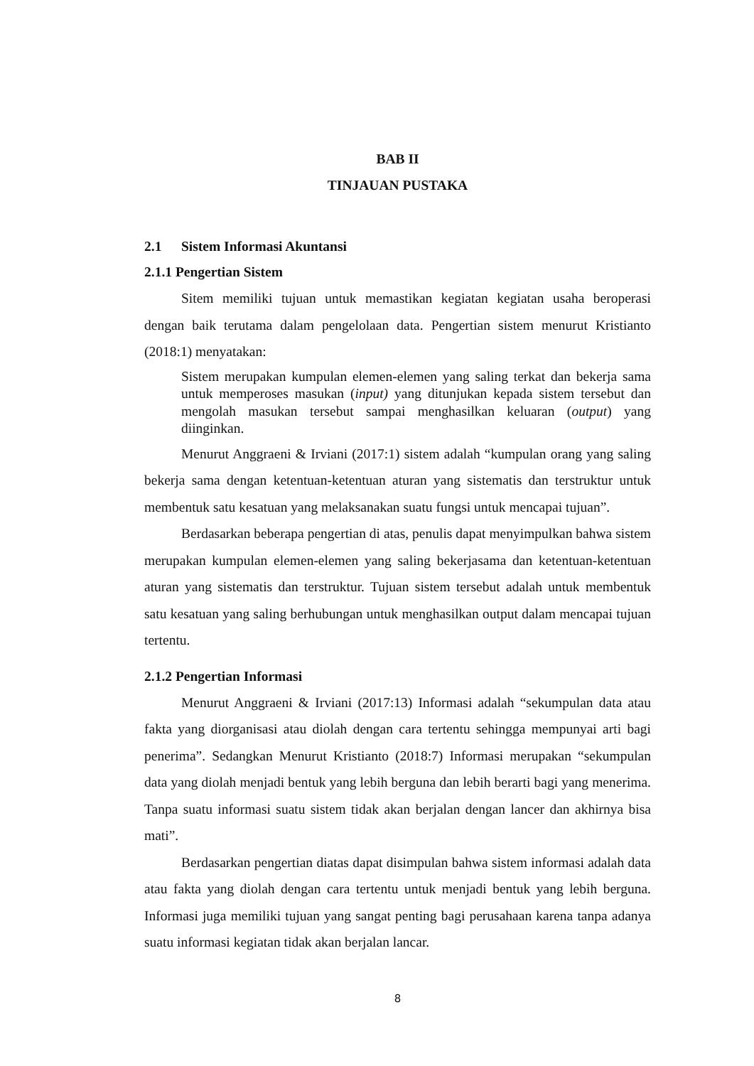BAB II
TINJAUAN PUSTAKA
2.1 Sistem Informasi Akuntansi
2.1.1 Pengertian Sistem
Sitem memiliki tujuan untuk memastikan kegiatan kegiatan usaha beroperasi dengan baik terutama dalam pengelolaan data. Pengertian sistem menurut Kristianto (2018:1) menyatakan:
Sistem merupakan kumpulan elemen-elemen yang saling terkat dan bekerja sama untuk memperoses masukan (input) yang ditunjukan kepada sistem tersebut dan mengolah masukan tersebut sampai menghasilkan keluaran (output) yang diinginkan.
Menurut Anggraeni & Irviani (2017:1) sistem adalah “kumpulan orang yang saling bekerja sama dengan ketentuan-ketentuan aturan yang sistematis dan terstruktur untuk membentuk satu kesatuan yang melaksanakan suatu fungsi untuk mencapai tujuan”.
Berdasarkan beberapa pengertian di atas, penulis dapat menyimpulkan bahwa sistem merupakan kumpulan elemen-elemen yang saling bekerjasama dan ketentuan-ketentuan aturan yang sistematis dan terstruktur. Tujuan sistem tersebut adalah untuk membentuk satu kesatuan yang saling berhubungan untuk menghasilkan output dalam mencapai tujuan tertentu.
2.1.2 Pengertian Informasi
Menurut Anggraeni & Irviani (2017:13) Informasi adalah “sekumpulan data atau fakta yang diorganisasi atau diolah dengan cara tertentu sehingga mempunyai arti bagi penerima”. Sedangkan Menurut Kristianto (2018:7) Informasi merupakan “sekumpulan data yang diolah menjadi bentuk yang lebih berguna dan lebih berarti bagi yang menerima. Tanpa suatu informasi suatu sistem tidak akan berjalan dengan lancer dan akhirnya bisa mati”.
Berdasarkan pengertian diatas dapat disimpulan bahwa sistem informasi adalah data atau fakta yang diolah dengan cara tertentu untuk menjadi bentuk yang lebih berguna. Informasi juga memiliki tujuan yang sangat penting bagi perusahaan karena tanpa adanya suatu informasi kegiatan tidak akan berjalan lancar.
8